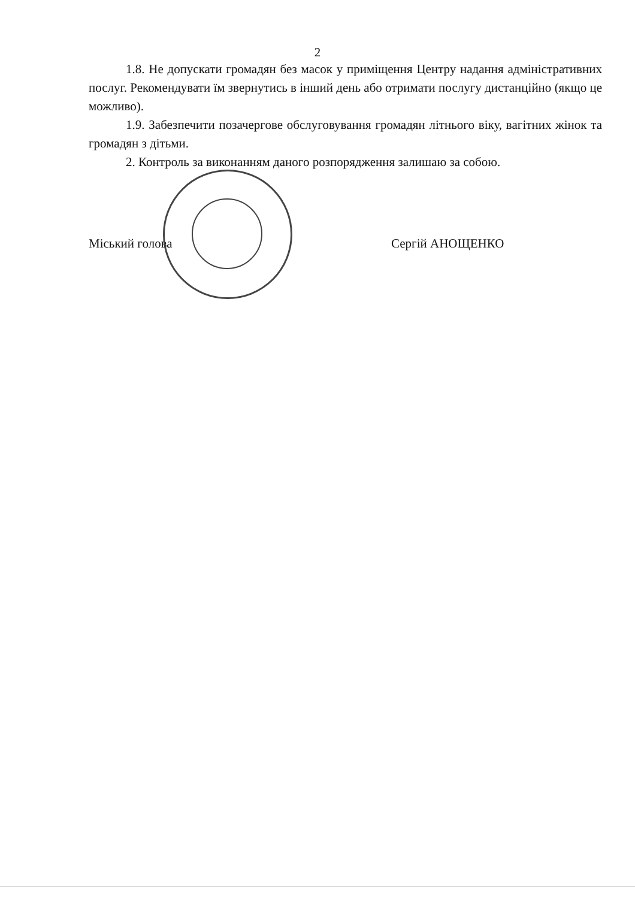2
1.8. Не допускати громадян без масок у приміщення Центру надання адміністративних послуг. Рекомендувати їм звернутись в інший день або отримати послугу дистанційно (якщо це можливо).
1.9. Забезпечити позачергове обслуговування громадян літнього віку, вагітних жінок та громадян з дітьми.
2. Контроль за виконанням даного розпорядження залишаю за собою.
Міський голова Сергій АНОЩЕНКО